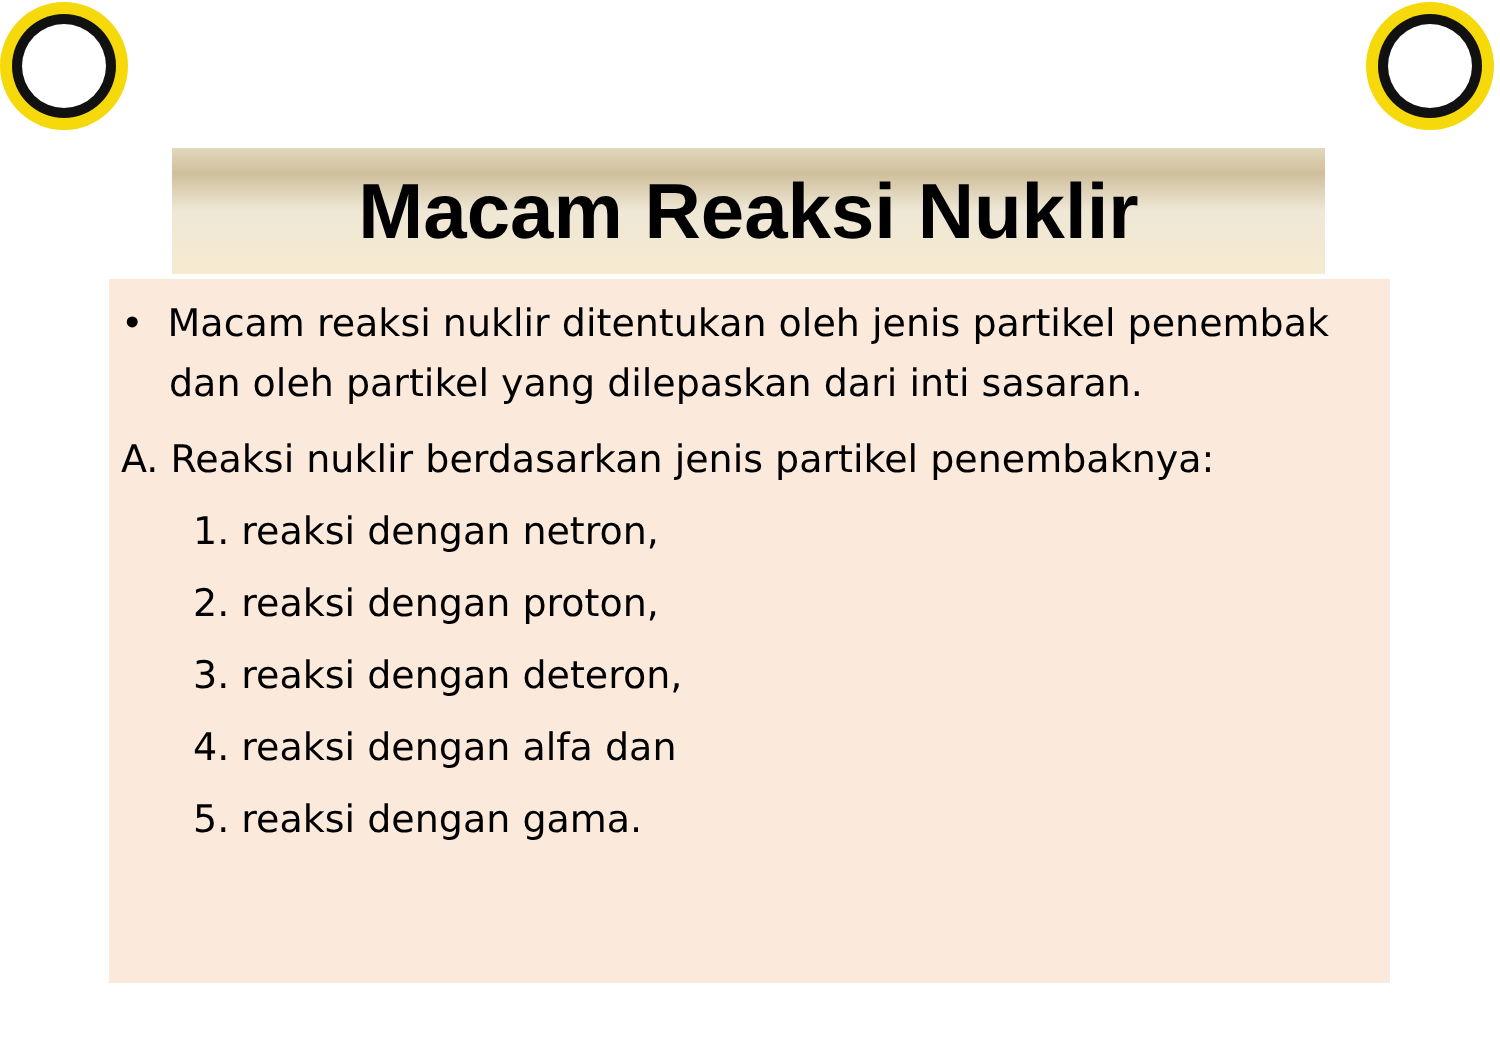Macam Reaksi Nuklir
• Macam reaksi nuklir ditentukan oleh jenis partikel penembak
dan oleh partikel yang dilepaskan dari inti sasaran.
A. Reaksi nuklir berdasarkan jenis partikel penembaknya:
1. reaksi dengan netron,
2. reaksi dengan proton,
3. reaksi dengan deteron,
4. reaksi dengan alfa dan
5. reaksi dengan gama.